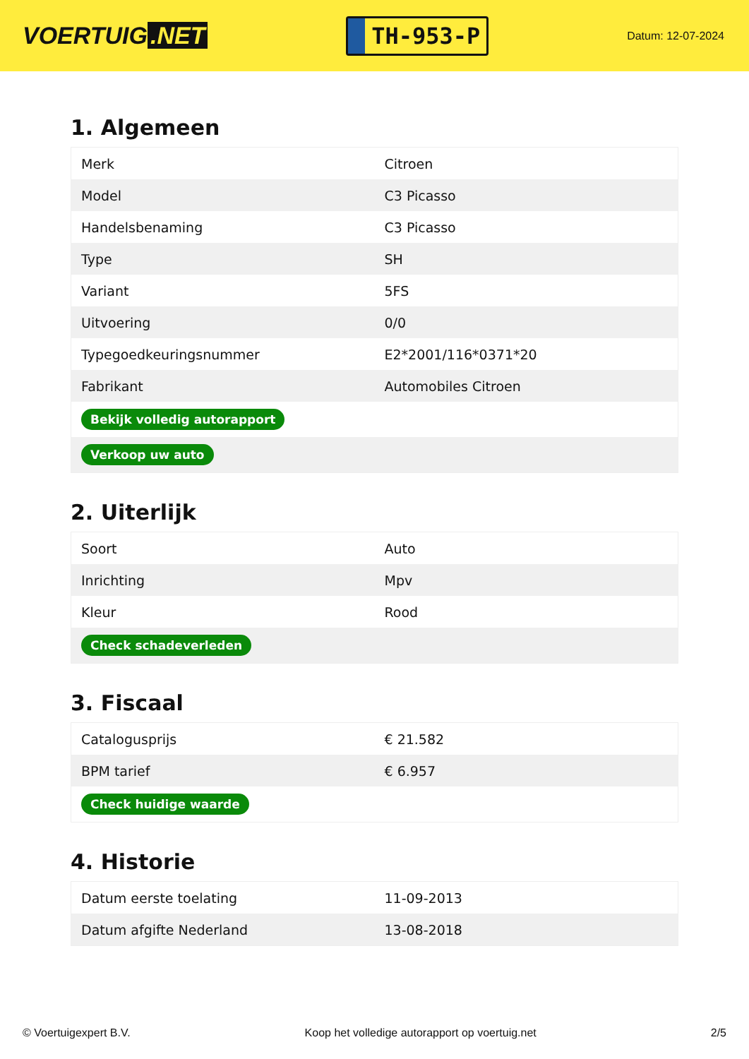VOERTUIG.NET
TH-953-P
Datum: 12-07-2024
1. Algemeen
| Merk | Citroen |
| Model | C3 Picasso |
| Handelsbenaming | C3 Picasso |
| Type | SH |
| Variant | 5FS |
| Uitvoering | 0/0 |
| Typegoedkeuringsnummer | E2*2001/116*0371*20 |
| Fabrikant | Automobiles Citroen |
| Bekijk volledig autorapport | |
| Verkoop uw auto | |
2. Uiterlijk
| Soort | Auto |
| Inrichting | Mpv |
| Kleur | Rood |
| Check schadeverleden | |
3. Fiscaal
| Catalogusprijs | € 21.582 |
| BPM tarief | € 6.957 |
| Check huidige waarde | |
4. Historie
| Datum eerste toelating | 11-09-2013 |
| Datum afgifte Nederland | 13-08-2018 |
© Voertuigexpert B.V. Koop het volledige autorapport op voertuig.net 2/5